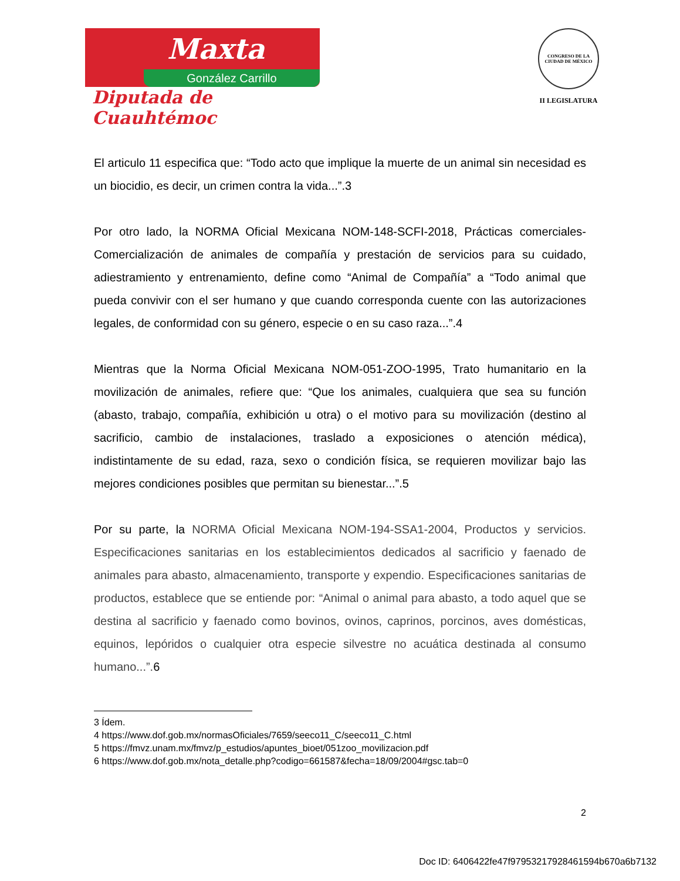Maxta
González Carrillo
Diputada de Cuauhtémoc
CONGRESO DE LA CIUDAD DE MÉXICO
II LEGISLATURA
El articulo 11 especifica que: “Todo acto que implique la muerte de un animal sin necesidad es un biocidio, es decir, un crimen contra la vida...”.3
Por otro lado, la NORMA Oficial Mexicana NOM-148-SCFI-2018, Prácticas comerciales-Comercialización de animales de compañía y prestación de servicios para su cuidado, adiestramiento y entrenamiento, define como “Animal de Compañía” a “Todo animal que pueda convivir con el ser humano y que cuando corresponda cuente con las autorizaciones legales, de conformidad con su género, especie o en su caso raza...”.4
Mientras que la Norma Oficial Mexicana NOM-051-ZOO-1995, Trato humanitario en la movilización de animales, refiere que: “Que los animales, cualquiera que sea su función (abasto, trabajo, compañía, exhibición u otra) o el motivo para su movilización (destino al sacrificio, cambio de instalaciones, traslado a exposiciones o atención médica), indistintamente de su edad, raza, sexo o condición física, se requieren movilizar bajo las mejores condiciones posibles que permitan su bienestar...”.5
Por su parte, la NORMA Oficial Mexicana NOM-194-SSA1-2004, Productos y servicios. Especificaciones sanitarias en los establecimientos dedicados al sacrificio y faenado de animales para abasto, almacenamiento, transporte y expendio. Especificaciones sanitarias de productos, establece que se entiende por: “Animal o animal para abasto, a todo aquel que se destina al sacrificio y faenado como bovinos, ovinos, caprinos, porcinos, aves domésticas, equinos, lepóridos o cualquier otra especie silvestre no acuática destinada al consumo humano...”. 6
3 Ídem.
4 https://www.dof.gob.mx/normasOficiales/7659/seeco11_C/seeco11_C.html
5 https://fmvz.unam.mx/fmvz/p_estudios/apuntes_bioet/051zoo_movilizacion.pdf
6 https://www.dof.gob.mx/nota_detalle.php?codigo=661587&fecha=18/09/2004#gsc.tab=0
2
Doc ID: 6406422fe47f97953217928461594b670a6b7132